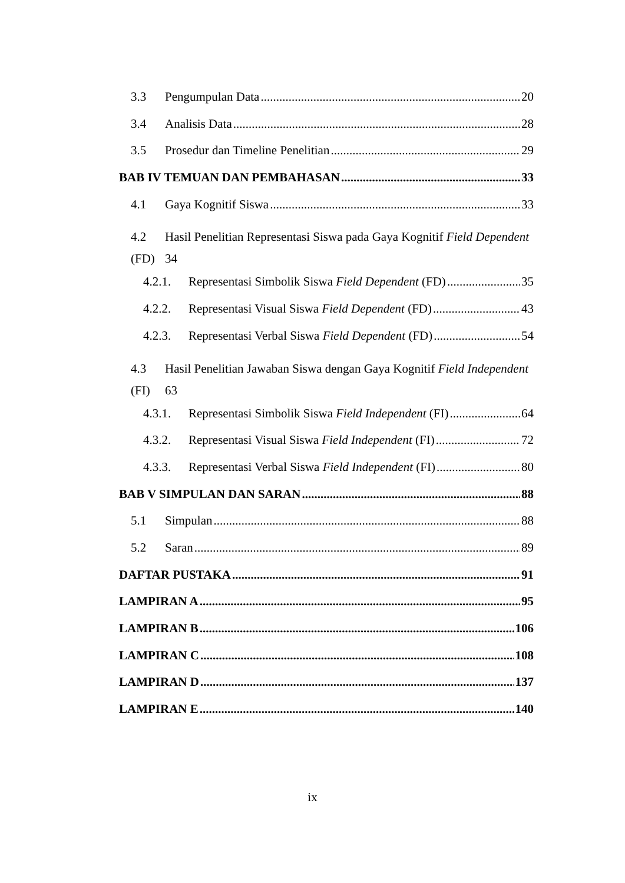3.3 Pengumpulan Data 20
3.4 Analisis Data 28
3.5 Prosedur dan Timeline Penelitian 29
BAB IV TEMUAN DAN PEMBAHASAN 33
4.1 Gaya Kognitif Siswa 33
4.2 Hasil Penelitian Representasi Siswa pada Gaya Kognitif Field Dependent
(FD) 34
4.2.1. Representasi Simbolik Siswa Field Dependent (FD) 35
4.2.2. Representasi Visual Siswa Field Dependent (FD) 43
4.2.3. Representasi Verbal Siswa Field Dependent (FD) 54
4.3 Hasil Penelitian Jawaban Siswa dengan Gaya Kognitif Field Independent
(FI) 63
4.3.1. Representasi Simbolik Siswa Field Independent (FI) 64
4.3.2. Representasi Visual Siswa Field Independent (FI) 72
4.3.3. Representasi Verbal Siswa Field Independent (FI) 80
BAB V SIMPULAN DAN SARAN 88
5.1 Simpulan 88
5.2 Saran 89
DAFTAR PUSTAKA 91
LAMPIRAN A 95
LAMPIRAN B 106
LAMPIRAN C 108
LAMPIRAN D 137
LAMPIRAN E 140
ix